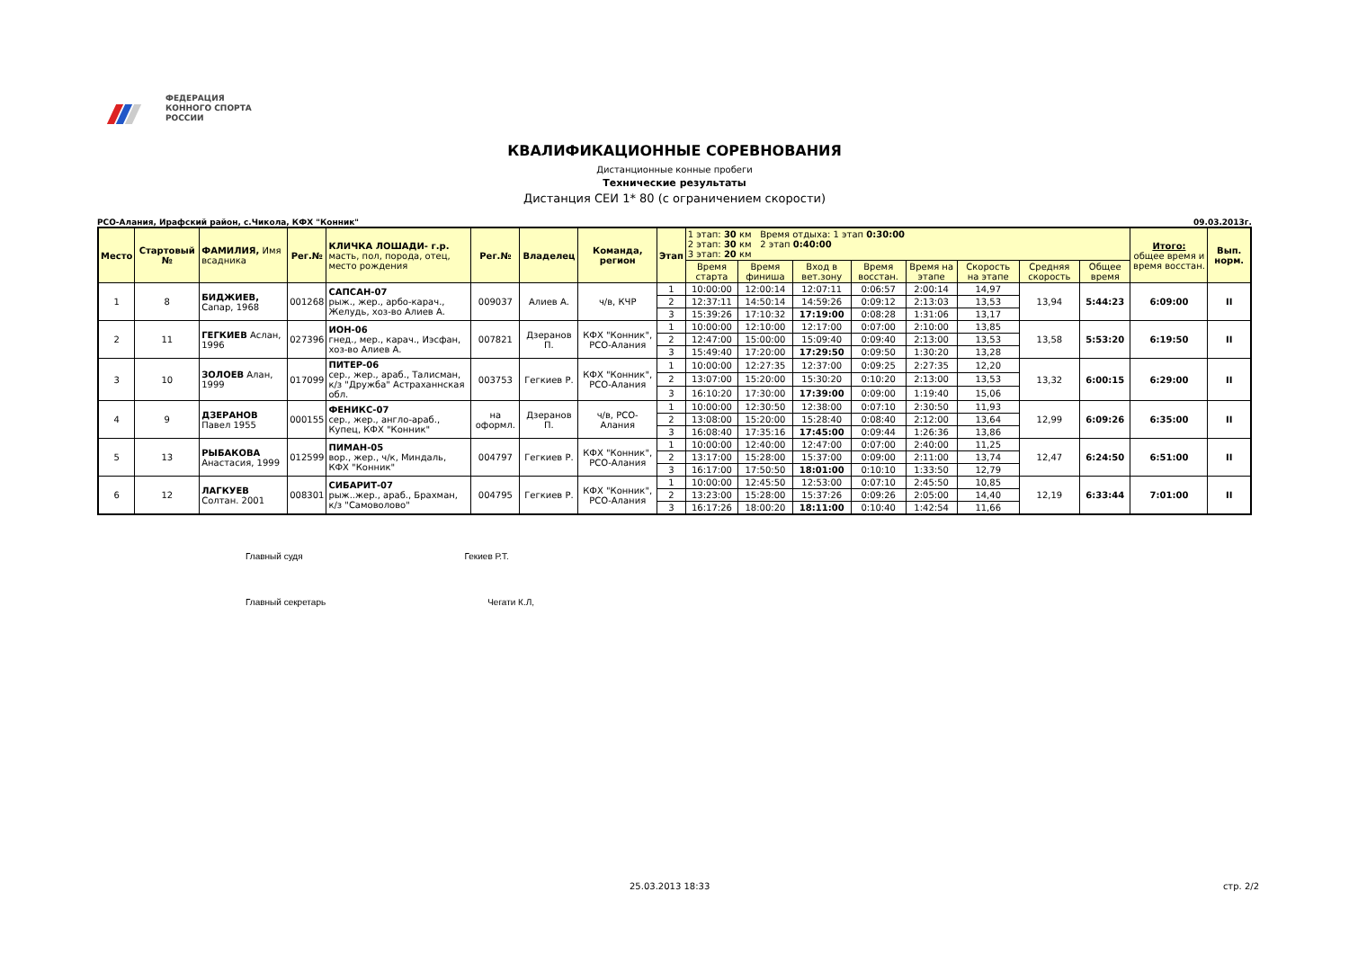ФЕДЕРАЦИЯ
КОННОГО СПОРТА
РОССИИ
КВАЛИФИКАЦИОННЫЕ СОРЕВНОВАНИЯ
Дистанционные конные пробеги
Технические результаты
Дистанция СЕИ 1* 80 (с ограничением скорости)
РСО-Алания, Ирафский район, с.Чикола, КФХ "Конник" 09.03.2013г.
| Место | Стартовый № | ФАМИЛИЯ, Имя всадника | Рег.№ | КЛИЧКА ЛОШАДИ- г.р. масть, пол, порода, отец, место рождения | Рег.№ | Владелец | Команда, регион | Этап | 1 этап: 30 км Время отдыха: 1 этап 0:30:00 2 этап: 30 км 2 этап 0:40:00 3 этап: 20 км | | | | | | | | Итого: общее время и время восстан. | Вып. норм. |
| --- | --- | --- | --- | --- | --- | --- | --- | --- | --- | --- | --- | --- | --- | --- | --- | --- | --- | --- |
| | | | | | | | | | Время старта | Время финиша | Вход в вет.зону | Время восстан. | Время на этапе | Скорость на этапе | Средняя скорость | Общее время | | |
| 1 | 8 | БИДЖИЕВ, Сапар, 1968 | 001268 | САПСАН-07 рыж., жер., арбо-карач., Желудь, хоз-во Алиев А. | 009037 | Алиев А. | ч/в, КЧР | 1 | 10:00:00 | 12:00:14 | 12:07:11 | 0:06:57 | 2:00:14 | 14,97 | 13,94 | 5:44:23 | 6:09:00 | II |
| | | | | | | | | 2 | 12:37:11 | 14:50:14 | 14:59:26 | 0:09:12 | 2:13:03 | 13,53 | | | | |
| | | | | | | | | 3 | 15:39:26 | 17:10:32 | 17:19:00 | 0:08:28 | 1:31:06 | 13,17 | | | | |
| 2 | 11 | ГЕГКИЕВ Аслан, 1996 | 027396 | ИОН-06 гнед., мер., карач., Иэсфан, хоз-во Алиев А. | 007821 | Дзеранов П. | КФХ "Конник", РСО-Алания | 1 | 10:00:00 | 12:10:00 | 12:17:00 | 0:07:00 | 2:10:00 | 13,85 | 13,58 | 5:53:20 | 6:19:50 | II |
| | | | | | | | | 2 | 12:47:00 | 15:00:00 | 15:09:40 | 0:09:40 | 2:13:00 | 13,53 | | | | |
| | | | | | | | | 3 | 15:49:40 | 17:20:00 | 17:29:50 | 0:09:50 | 1:30:20 | 13,28 | | | | |
| 3 | 10 | ЗОЛОЕВ Алан, 1999 | 017099 | ПИТЕР-06 сер., жер., араб., Талисман, к/з "Дружба" Астраханнская обл. | 003753 | Гегкиев Р. | КФХ "Конник", РСО-Алания | 1 | 10:00:00 | 12:27:35 | 12:37:00 | 0:09:25 | 2:27:35 | 12,20 | 13,32 | 6:00:15 | 6:29:00 | II |
| | | | | | | | | 2 | 13:07:00 | 15:20:00 | 15:30:20 | 0:10:20 | 2:13:00 | 13,53 | | | | |
| | | | | | | | | 3 | 16:10:20 | 17:30:00 | 17:39:00 | 0:09:00 | 1:19:40 | 15,06 | | | | |
| 4 | 9 | ДЗЕРАНОВ Павел 1955 | 000155 | ФЕНИКС-07 сер., жер., англо-араб., Купец, КФХ "Конник" | на оформл. | Дзеранов П. | ч/в, РСО-Алания | 1 | 10:00:00 | 12:30:50 | 12:38:00 | 0:07:10 | 2:30:50 | 11,93 | 12,99 | 6:09:26 | 6:35:00 | II |
| | | | | | | | | 2 | 13:08:00 | 15:20:00 | 15:28:40 | 0:08:40 | 2:12:00 | 13,64 | | | | |
| | | | | | | | | 3 | 16:08:40 | 17:35:16 | 17:45:00 | 0:09:44 | 1:26:36 | 13,86 | | | | |
| 5 | 13 | РЫБАКОВА Анастасия, 1999 | 012599 | ПИМАН-05 вор., жер., ч/к, Миндаль, КФХ "Конник" | 004797 | Гегкиев Р. | КФХ "Конник", РСО-Алания | 1 | 10:00:00 | 12:40:00 | 12:47:00 | 0:07:00 | 2:40:00 | 11,25 | 12,47 | 6:24:50 | 6:51:00 | II |
| | | | | | | | | 2 | 13:17:00 | 15:28:00 | 15:37:00 | 0:09:00 | 2:11:00 | 13,74 | | | | |
| | | | | | | | | 3 | 16:17:00 | 17:50:50 | 18:01:00 | 0:10:10 | 1:33:50 | 12,79 | | | | |
| 6 | 12 | ЛАГКУЕВ Солтан. 2001 | 008301 | СИБАРИТ-07 рыж..жер., араб., Брахман, к/з "Самоволово" | 004795 | Гегкиев Р. | КФХ "Конник", РСО-Алания | 1 | 10:00:00 | 12:45:50 | 12:53:00 | 0:07:10 | 2:45:50 | 10,85 | 12,19 | 6:33:44 | 7:01:00 | II |
| | | | | | | | | 2 | 13:23:00 | 15:28:00 | 15:37:26 | 0:09:26 | 2:05:00 | 14,40 | | | | |
| | | | | | | | | 3 | 16:17:26 | 18:00:20 | 18:11:00 | 0:10:40 | 1:42:54 | 11,66 | | | | |
Главный судя Гекиев Р.Т.
Главный секретарь Чегати К.Л,
25.03.2013 18:33 стр. 2/2